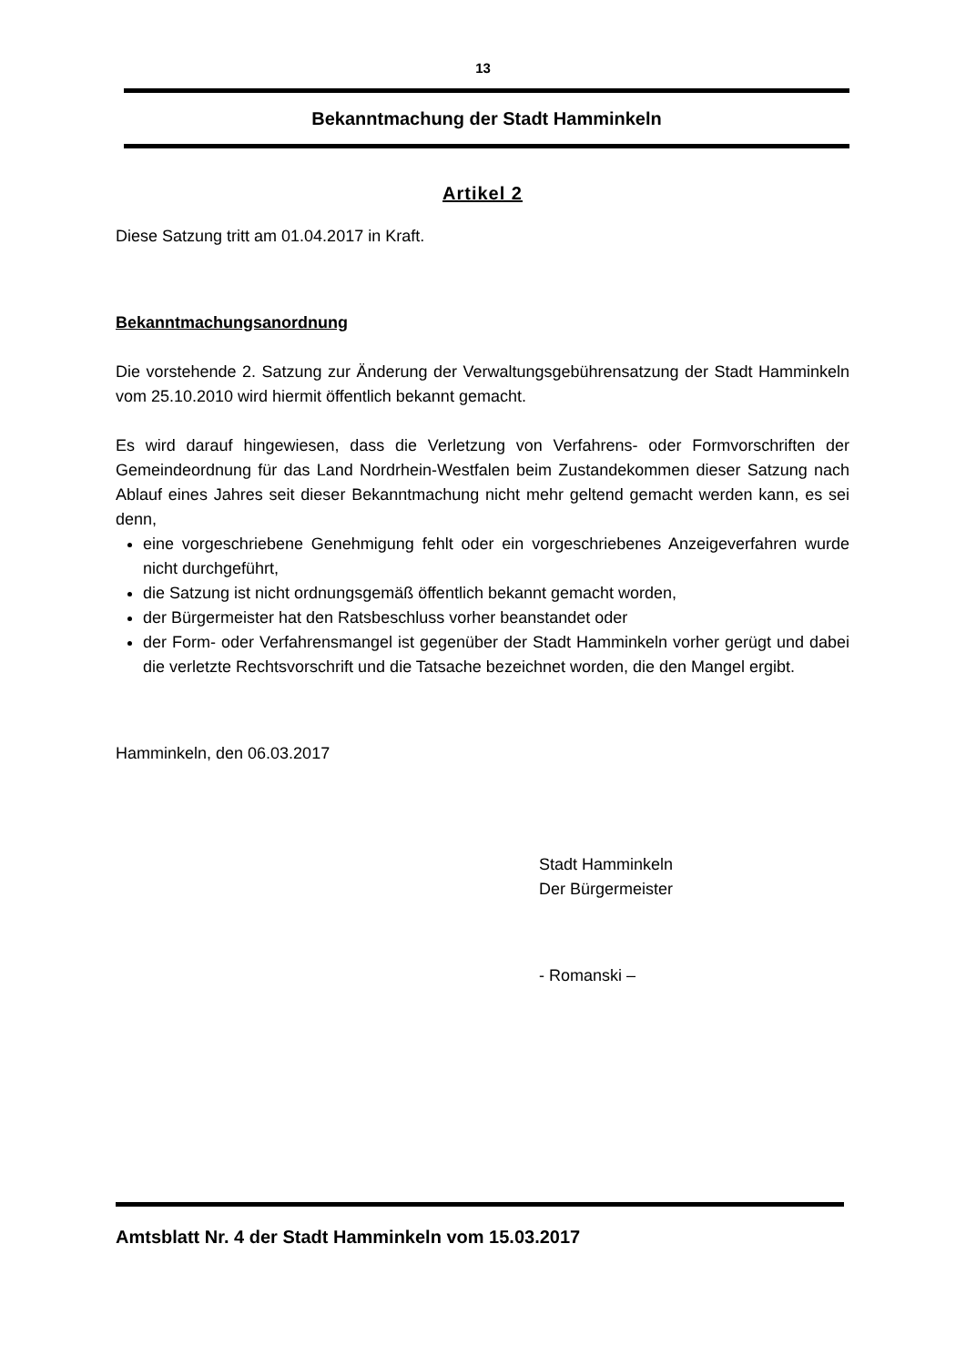13
Bekanntmachung der Stadt Hamminkeln
Artikel 2
Diese Satzung tritt am 01.04.2017 in Kraft.
Bekanntmachungsanordnung
Die vorstehende 2. Satzung zur Änderung der Verwaltungsgebührensatzung der Stadt Hamminkeln vom 25.10.2010 wird hiermit öffentlich bekannt gemacht.
Es wird darauf hingewiesen, dass die Verletzung von Verfahrens- oder Formvorschriften der Gemeindeordnung für das Land Nordrhein-Westfalen beim Zustandekommen dieser Satzung nach Ablauf eines Jahres seit dieser Bekanntmachung nicht mehr geltend gemacht werden kann, es sei denn,
eine vorgeschriebene Genehmigung fehlt oder ein vorgeschriebenes Anzeigeverfahren wurde nicht durchgeführt,
die Satzung ist nicht ordnungsgemäß öffentlich bekannt gemacht worden,
der Bürgermeister hat den Ratsbeschluss vorher beanstandet oder
der Form- oder Verfahrensmangel ist gegenüber der Stadt Hamminkeln vorher gerügt und dabei die verletzte Rechtsvorschrift und die Tatsache bezeichnet worden, die den Mangel ergibt.
Hamminkeln, den 06.03.2017
Stadt Hamminkeln
Der Bürgermeister
- Romanski –
Amtsblatt Nr. 4 der Stadt Hamminkeln vom 15.03.2017